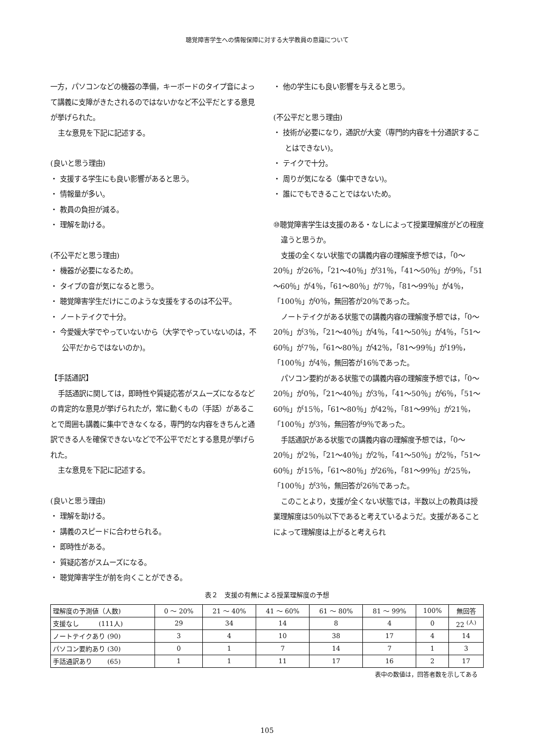聴覚障害学生への情報保障に対する大学教員の意識について
一方，パソコンなどの機器の準備，キーボードのタイプ音によって講義に支障がきたされるのではないかなど不公平だとする意見が挙げられた。
主な意見を下記に記述する。
(良いと思う理由)
・ 支援する学生にも良い影響があると思う。
・ 情報量が多い。
・ 教員の負担が減る。
・ 理解を助ける。
(不公平だと思う理由)
・ 機器が必要になるため。
・ タイプの音が気になると思う。
・ 聴覚障害学生だけにこのような支援をするのは不公平。
・ ノートテイクで十分。
・ 今愛媛大学でやっていないから（大学でやっていないのは，不公平だからではないのか)。
【手話通訳】
手話通訳に関しては，即時性や質疑応答がスムーズになるなどの肯定的な意見が挙げられたが，常に動くもの（手話）があることで周囲も講義に集中できなくなる，専門的な内容をきちんと通訳できる人を確保できないなどで不公平でだとする意見が挙げられた。
主な意見を下記に記述する。
(良いと思う理由)
・ 理解を助ける。
・ 講義のスピードに合わせられる。
・ 即時性がある。
・ 質疑応答がスムーズになる。
・ 聴覚障害学生が前を向くことができる。
・ 他の学生にも良い影響を与えると思う。
(不公平だと思う理由)
・ 技術が必要になり，通訳が大変（専門的内容を十分通訳することはできない)。
・ テイクで十分。
・ 周りが気になる（集中できない)。
・ 誰にでもできることではないため。
⑩聴覚障害学生は支援のある・なしによって授業理解度がどの程度違うと思うか。
支援の全くない状態での講義内容の理解度予想では，「0～20％」が26％，「21～40％」が31％，「41～50％」が9％，「51～60％」が4％，「61～80％」が7％，「81～99％」が4％，「100％」が0％，無回答が20％であった。
ノートテイクがある状態での講義内容の理解度予想では，「0～20％」が3％，「21～40％」が4％，「41～50％」が4％，「51～60％」が7％，「61～80％」が42％，「81～99％」が19％，「100％」が4％，無回答が16％であった。
パソコン要約がある状態での講義内容の理解度予想では，「0～20％」が0％，「21～40％」が3％，「41～50％」が6％，「51～60％」が15％，「61～80％」が42％，「81～99％」が21％，「100％」が3％，無回答が9％であった。
手話通訳がある状態での講義内容の理解度予想では，「0～20％」が2％，「21～40％」が2％，「41～50％」が2％，「51～60％」が15％，「61～80％」が26％，「81～99％」が25％，「100％」が3％，無回答が26％であった。
このことより，支援が全くない状態では，半数以上の教員は授業理解度は50％以下であると考えているようだ。支援があることによって理解度は上がると考えられ
表２　支援の有無による授業理解度の予想
| 理解度の予測値（人数) | 0 ～ 20% | 21 ～ 40% | 41 ～ 60% | 61 ～ 80% | 81 ～ 99% | 100% | 無回答 |
| 支援なし (111人) | 29 | 34 | 14 | 8 | 4 | 0 | 22 <sup>(人)</sup> |
| ノートテイクあり (90) | 3 | 4 | 10 | 38 | 17 | 4 | 14 |
| パソコン要約あり (30) | 0 | 1 | 7 | 14 | 7 | 1 | 3 |
| 手話通訳あり (65) | 1 | 1 | 11 | 17 | 16 | 2 | 17 |
表中の数値は，回答者数を示してある
105